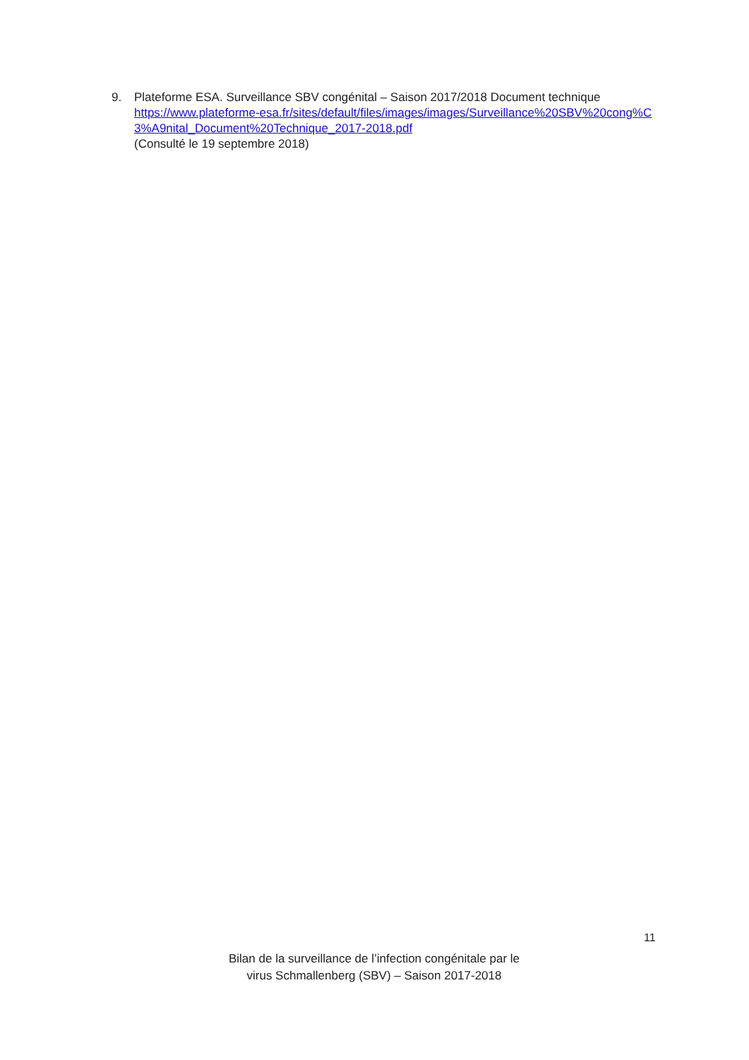9. Plateforme ESA. Surveillance SBV congénital – Saison 2017/2018 Document technique
https://www.plateforme-esa.fr/sites/default/files/images/images/Surveillance%20SBV%20cong%C3%A9nital_Document%20Technique_2017-2018.pdf
(Consulté le 19 septembre 2018)
11
Bilan de la surveillance de l’infection congénitale par le
virus Schmallenberg (SBV) – Saison 2017-2018